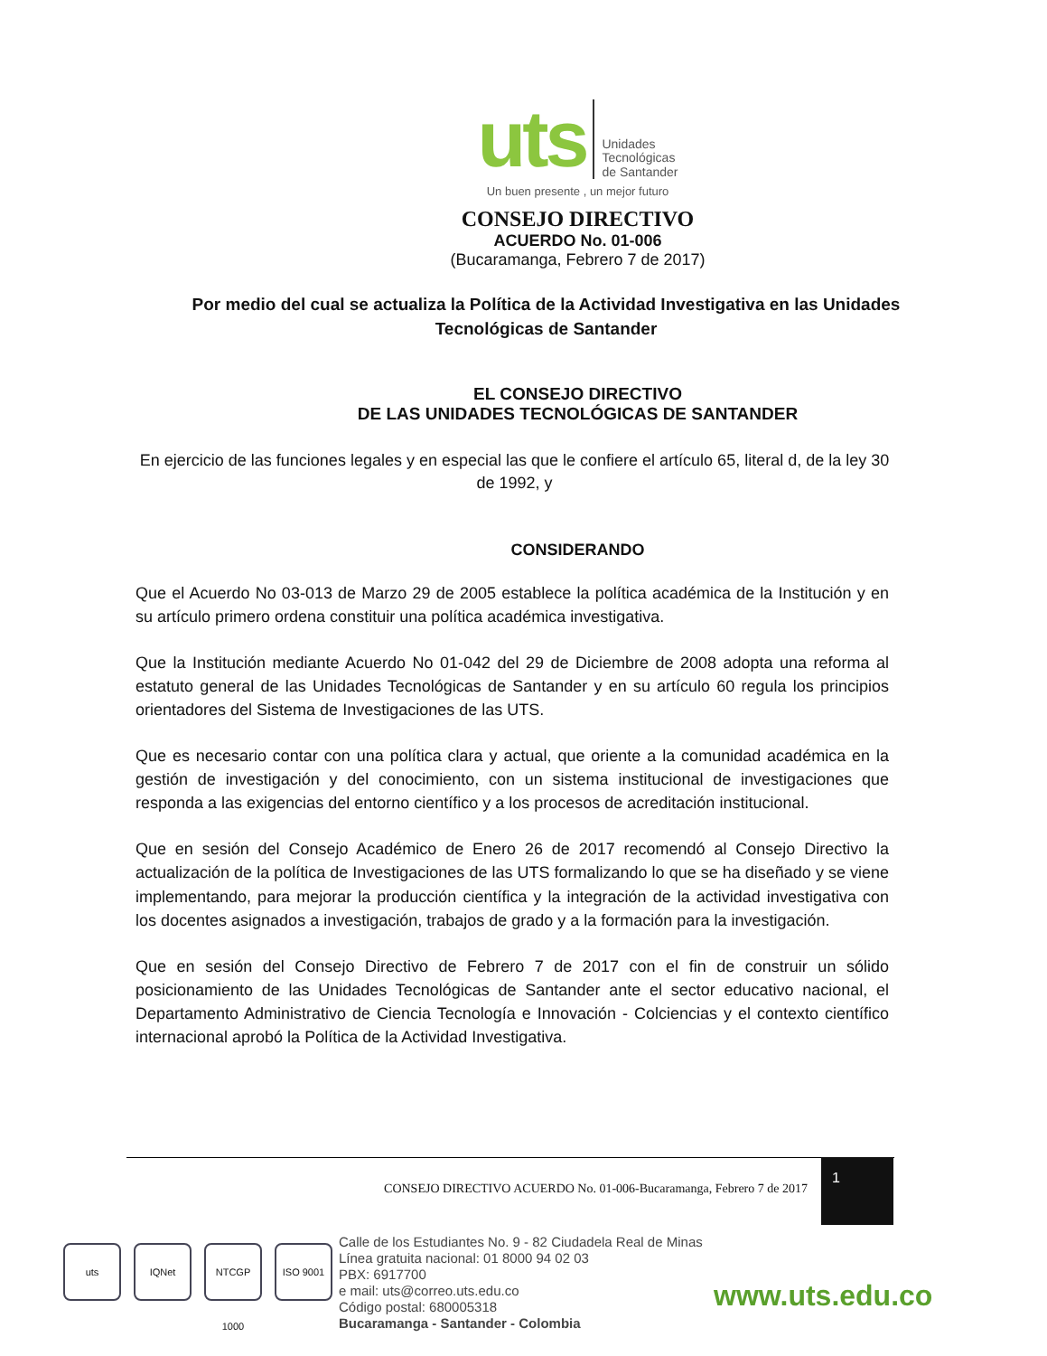uts
Unidades
Tecnológicas
de Santander
Un buen presente , un mejor futuro
CONSEJO DIRECTIVO
ACUERDO No. 01-006
(Bucaramanga, Febrero 7 de 2017)
Por medio del cual se actualiza la Política de la Actividad Investigativa en las Unidades Tecnológicas de Santander
EL CONSEJO DIRECTIVO
DE LAS UNIDADES TECNOLÓGICAS DE SANTANDER
En ejercicio de las funciones legales y en especial las que le confiere el artículo 65, literal d, de la ley 30 de 1992, y
CONSIDERANDO
Que el Acuerdo No 03-013 de Marzo 29 de 2005 establece la política académica de la Institución y en su artículo primero ordena constituir una política académica investigativa.
Que la Institución mediante Acuerdo No 01-042 del 29 de Diciembre de 2008 adopta una reforma al estatuto general de las Unidades Tecnológicas de Santander y en su artículo 60 regula los principios orientadores del Sistema de Investigaciones de las UTS.
Que es necesario contar con una política clara y actual, que oriente a la comunidad académica en la gestión de investigación y del conocimiento, con un sistema institucional de investigaciones que responda a las exigencias del entorno científico y a los procesos de acreditación institucional.
Que en sesión del Consejo Académico de Enero 26 de 2017 recomendó al Consejo Directivo la actualización de la política de Investigaciones de las UTS formalizando lo que se ha diseñado y se viene implementando, para mejorar la producción científica y la integración de la actividad investigativa con los docentes asignados a investigación, trabajos de grado y a la formación para la investigación.
Que en sesión del Consejo Directivo de Febrero 7 de 2017 con el fin de construir un sólido posicionamiento de las Unidades Tecnológicas de Santander ante el sector educativo nacional, el Departamento Administrativo de Ciencia Tecnología e Innovación - Colciencias y el contexto científico internacional aprobó la Política de la Actividad Investigativa.
CONSEJO DIRECTIVO ACUERDO No. 01-006-Bucaramanga, Febrero 7 de 2017
1
uts IQNet NTCGP 1000
ISO 9001
Calle de los Estudiantes No. 9 - 82 Ciudadela Real de Minas
Línea gratuita nacional: 01 8000 94 02 03
PBX: 6917700
e mail: uts@correo.uts.edu.co
Código postal: 680005318
Bucaramanga - Santander - Colombia
www.uts.edu.co